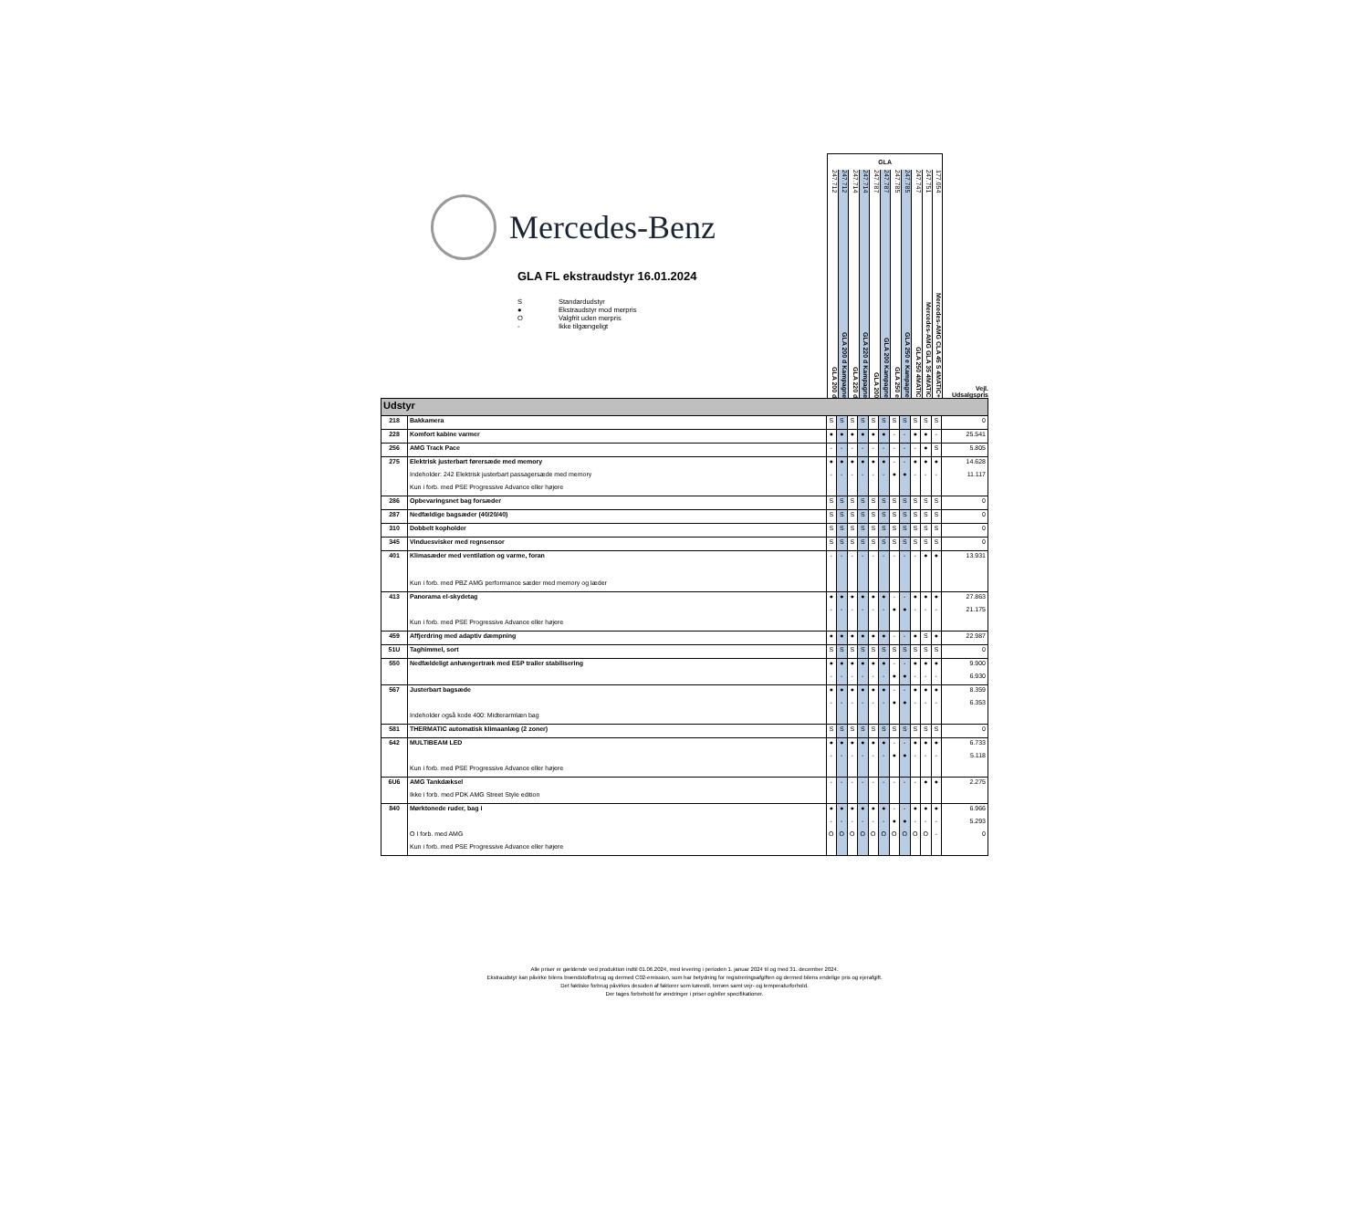Mercedes-Benz
GLA FL ekstraudstyr 16.01.2024
S Standardudstyr
● Ekstraudstyr mod merpris
O Valgfrit uden merpris
- Ikke tilgængeligt
GLA
247.712 GLA 200 d
247.712 GLA 200 d Kampagne
247.714 GLA 220 d
247.714 GLA 220 d Kampagne
247.787 GLA 200
247.787 GLA 200 Kampagne
247.785 GLA 250 e
247.785 GLA 250 e Kampagne
247.747 GLA 250 4MATIC
247.751 Mercedes-AMG GLA 35 4MATIC
177.054 Mercedes-AMG CLA 45 S 4MATIC+
Vejl.
Udsalgspris
| Udstyr | | | | | | | | | | | | | |
| 218 | Bakkamera | S | S | S | S | S | S | S | S | S | S | S | 0 |
| 228 | Komfort kabine varmer | ● | ● | ● | ● | ● | ● | - | - | ● | ● | - | 25.541 |
| 256 | AMG Track Pace | - | - | - | - | - | - | - | - | - | ● | S | 5.805 |
| 275 | Elektrisk justerbart førersæde med memory | ● | ● | ● | ● | ● | ● | - | - | ● | ● | ● | 14.628 |
| | Indeholder: 242 Elektrisk justerbart passagersæde med memory | - | - | - | - | - | - | ● | ● | - | - | - | 11.117 |
| | Kun i forb. med PSE Progressive Advance eller højere | | | | | | | | | | | | |
| 286 | Opbevaringsnet bag forsæder | S | S | S | S | S | S | S | S | S | S | S | 0 |
| 287 | Nedfældige bagsæder (40/20/40) | S | S | S | S | S | S | S | S | S | S | S | 0 |
| 310 | Dobbelt kopholder | S | S | S | S | S | S | S | S | S | S | S | 0 |
| 345 | Vinduesvisker med regnsensor | S | S | S | S | S | S | S | S | S | S | S | 0 |
| 401 | Klimasæder med ventilation og varme, foran | - | - | - | - | - | - | - | - | - | ● | ● | 13.931 |
| | Kun i forb. med PBZ AMG performance sæder med memory og læder | | | | | | | | | | | | |
| 413 | Panorama el-skydetag | ● | ● | ● | ● | ● | ● | - | - | ● | ● | ● | 27.863 |
| | | - | - | - | - | - | - | ● | ● | - | - | - | 21.175 |
| | Kun i forb. med PSE Progressive Advance eller højere | | | | | | | | | | | | |
| 459 | Affjerdring med adaptiv dæmpning | ● | ● | ● | ● | ● | ● | - | - | ● | S | ● | 22.987 |
| 51U | Taghimmel, sort | S | S | S | S | S | S | S | S | S | S | S | 0 |
| 550 | Nedfældeligt anhængertræk med ESP trailer stabilisering | ● | ● | ● | ● | ● | ● | - | - | ● | ● | ● | 9.900 |
| | | - | - | - | - | - | - | ● | ● | - | - | - | 6.930 |
| 567 | Justerbart bagsæde | ● | ● | ● | ● | ● | ● | - | - | ● | ● | ● | 8.359 |
| | | - | - | - | - | - | - | ● | ● | - | - | - | 6.353 |
| | Indeholder også kode 400: Midterarmlæn bag | | | | | | | | | | | | |
| 581 | THERMATIC automatisk klimaanlæg (2 zoner) | S | S | S | S | S | S | S | S | S | S | S | 0 |
| 642 | MULTIBEAM LED | ● | ● | ● | ● | ● | ● | - | - | ● | ● | ● | 6.733 |
| | | - | - | - | - | - | - | ● | ● | - | - | - | 5.118 |
| | Kun i forb. med PSE Progressive Advance eller højere | | | | | | | | | | | | |
| 6U6 | AMG Tankdæksel | - | - | - | - | - | - | - | - | - | ● | ● | 2.275 |
| | Ikke i forb. med PDK AMG Street Style edition | | | | | | | | | | | | |
| 840 | Mørktonede ruder, bag i | ● | ● | ● | ● | ● | ● | - | - | ● | ● | ● | 6.966 |
| | | - | - | - | - | - | - | ● | ● | - | - | - | 5.293 |
| | O I forb. med AMG | O | O | O | O | O | O | O | O | O | O | - | 0 |
| | Kun i forb. med PSE Progressive Advance eller højere | | | | | | | | | | | | |
Alle priser er gældende ved produktion indtil 01.06.2024, med levering i perioden 1. januar 2024 til og med 31. december 2024.
Ekstraudstyr kan påvirke bilens brændstofforbrug og dermed C02-emission, som har betydning for registreringsafgiften og dermed bilens endelige pris og ejerafgift.
Det faktiske forbrug påvirkes desuden af faktorer som kørestil, terræn samt vejr- og temperaturforhold.
Der tages forbehold for ændringer i priser og/eller specifikationer.